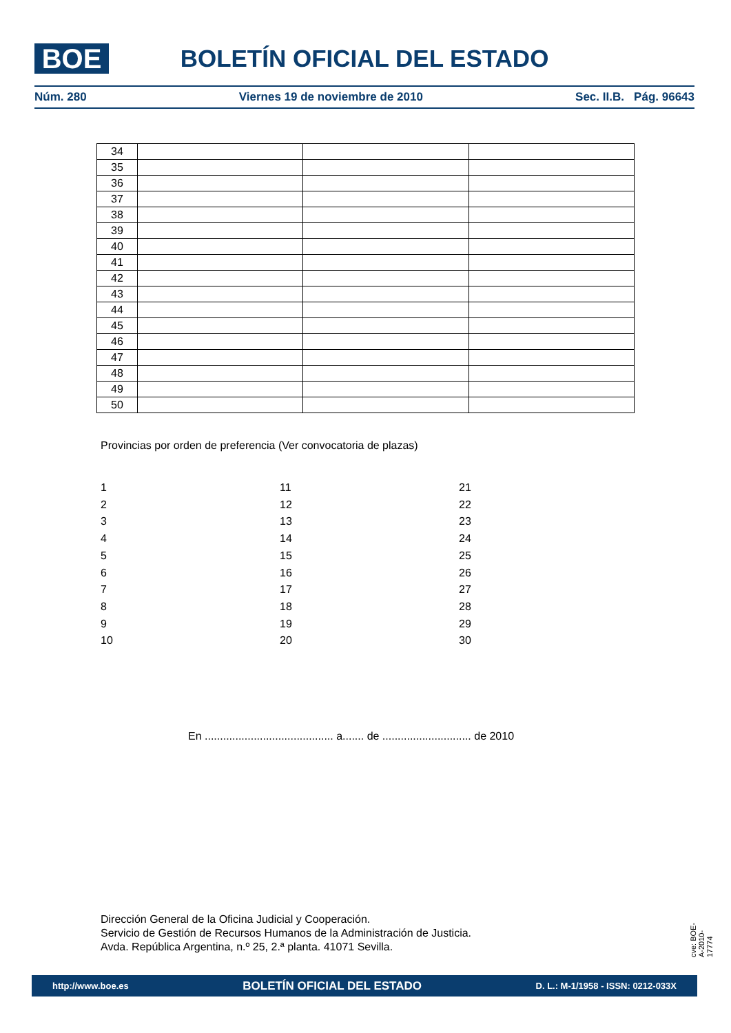BOE
BOLETÍN OFICIAL DEL ESTADO
Núm. 280 Viernes 19 de noviembre de 2010 Sec. II.B. Pág. 96643
| 34 | | | |
| 35 | | | |
| 36 | | | |
| 37 | | | |
| 38 | | | |
| 39 | | | |
| 40 | | | |
| 41 | | | |
| 42 | | | |
| 43 | | | |
| 44 | | | |
| 45 | | | |
| 46 | | | |
| 47 | | | |
| 48 | | | |
| 49 | | | |
| 50 | | | |
Provincias por orden de preferencia (Ver convocatoria de plazas)
1
2
3
4
5
6
7
8
9
10
11
12
13
14
15
16
17
18
19
20
21
22
23
24
25
26
27
28
29
30
En .......................................... a....... de ............................. de 2010
Dirección General de la Oficina Judicial y Cooperación.
Servicio de Gestión de Recursos Humanos de la Administración de Justicia.
Avda. República Argentina, n.º 25, 2.ª planta. 41071 Sevilla.
cve: BOE-A-2010-17774
http://www.boe.es BOLETÍN OFICIAL DEL ESTADO D. L.: M-1/1958 - ISSN: 0212-033X